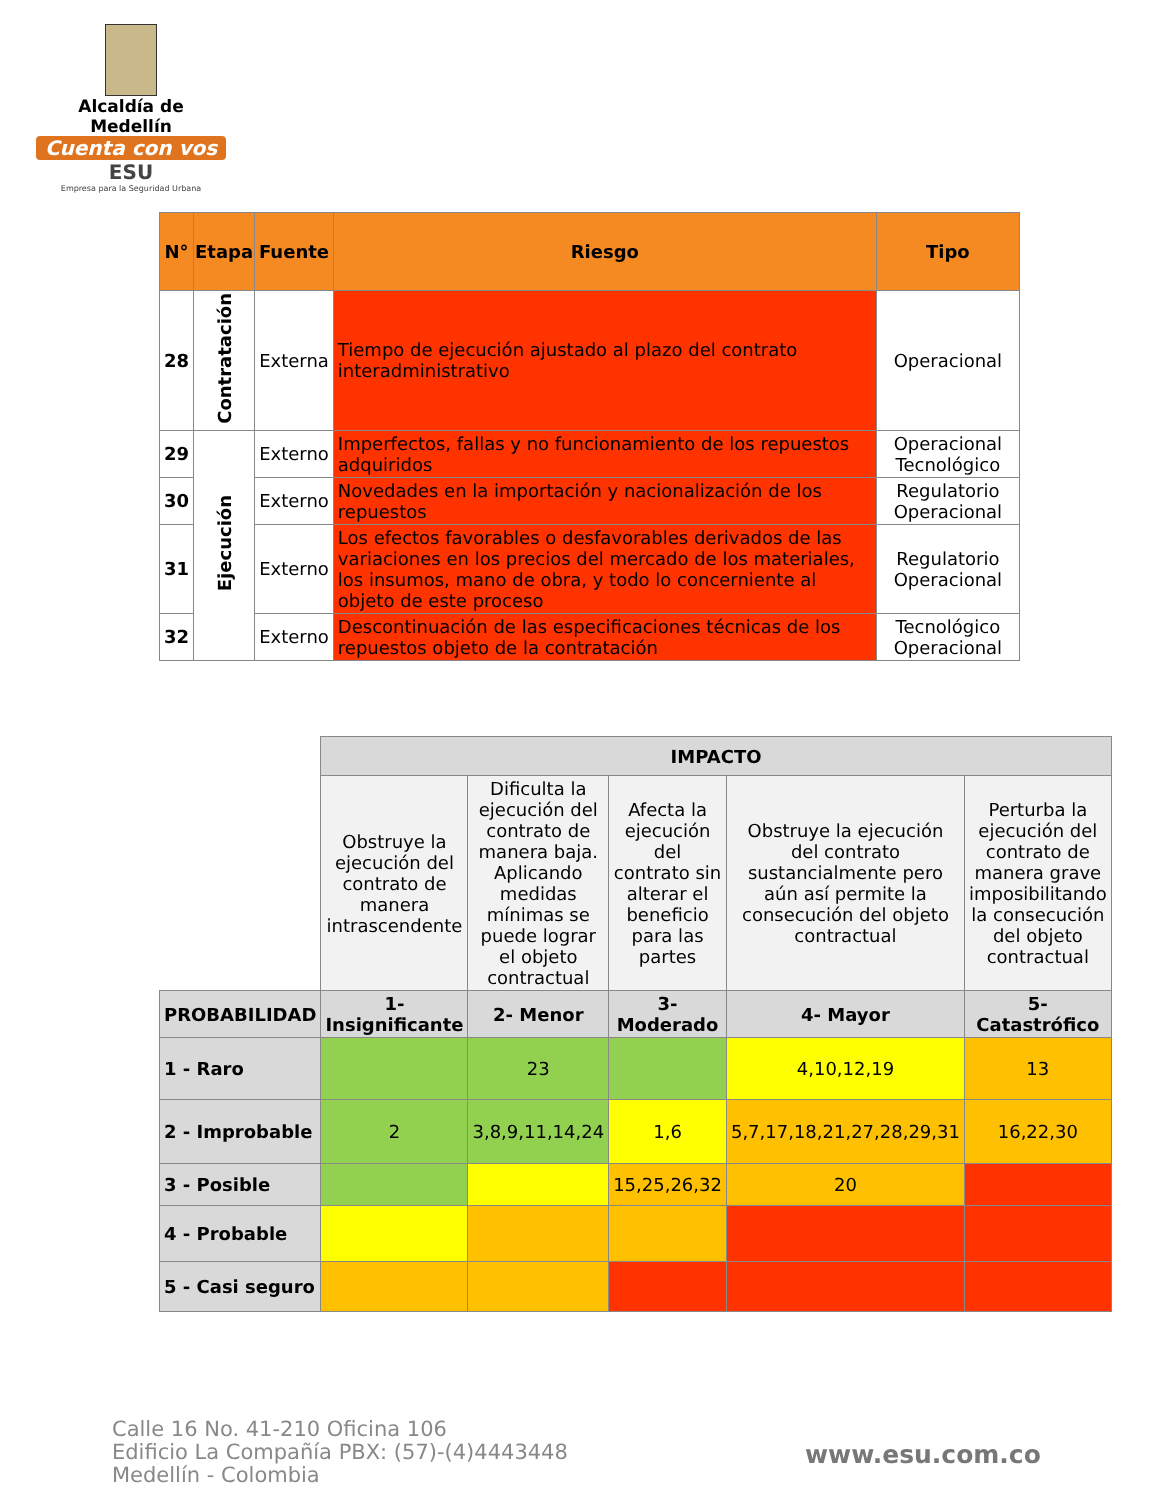Alcaldía de Medellín
Cuenta con vos
ESU
Empresa para la Seguridad Urbana
| N° | Etapa | Fuente | Riesgo | Tipo |
| --- | --- | --- | --- | --- |
| 28 | Contratación | Externa | Tiempo de ejecución ajustado al plazo del contrato interadministrativo | Operacional |
| 29 | Ejecución | Externo | Imperfectos, fallas y no funcionamiento de los repuestos adquiridos | Operacional Tecnológico |
| 30 | | Externo | Novedades en la importación y nacionalización de los repuestos | Regulatorio Operacional |
| 31 | | Externo | Los efectos favorables o desfavorables derivados de las variaciones en los precios del mercado de los materiales, los insumos, mano de obra, y todo lo concerniente al objeto de este proceso | Regulatorio Operacional |
| 32 | | Externo | Descontinuación de las especificaciones técnicas de los repuestos objeto de la contratación | Tecnológico Operacional |
| | IMPACTO | | | | |
| | Obstruye la ejecución del contrato de manera intrascendente | Dificulta la ejecución del contrato de manera baja. Aplicando medidas mínimas se puede lograr el objeto contractual | Afecta la ejecución del contrato sin alterar el beneficio para las partes | Obstruye la ejecución del contrato sustancialmente pero aún así permite la consecución del objeto contractual | Perturba la ejecución del contrato de manera grave imposibilitando la consecución del objeto contractual |
| PROBABILIDAD | 1- Insignificante | 2- Menor | 3- Moderado | 4- Mayor | 5- Catastrófico |
| 1 - Raro | | 23 | | 4,10,12,19 | 13 |
| 2 - Improbable | 2 | 3,8,9,11,14,24 | 1,6 | 5,7,17,18,21,27,28,29,31 | 16,22,30 |
| 3 - Posible | | | 15,25,26,32 | 20 | |
| 4 - Probable | | | | | |
| 5 - Casi seguro | | | | | |
Calle 16 No. 41-210 Oficina 106
Edificio La Compañía PBX: (57)-(4)4443448
Medellín - Colombia
www.esu.com.co